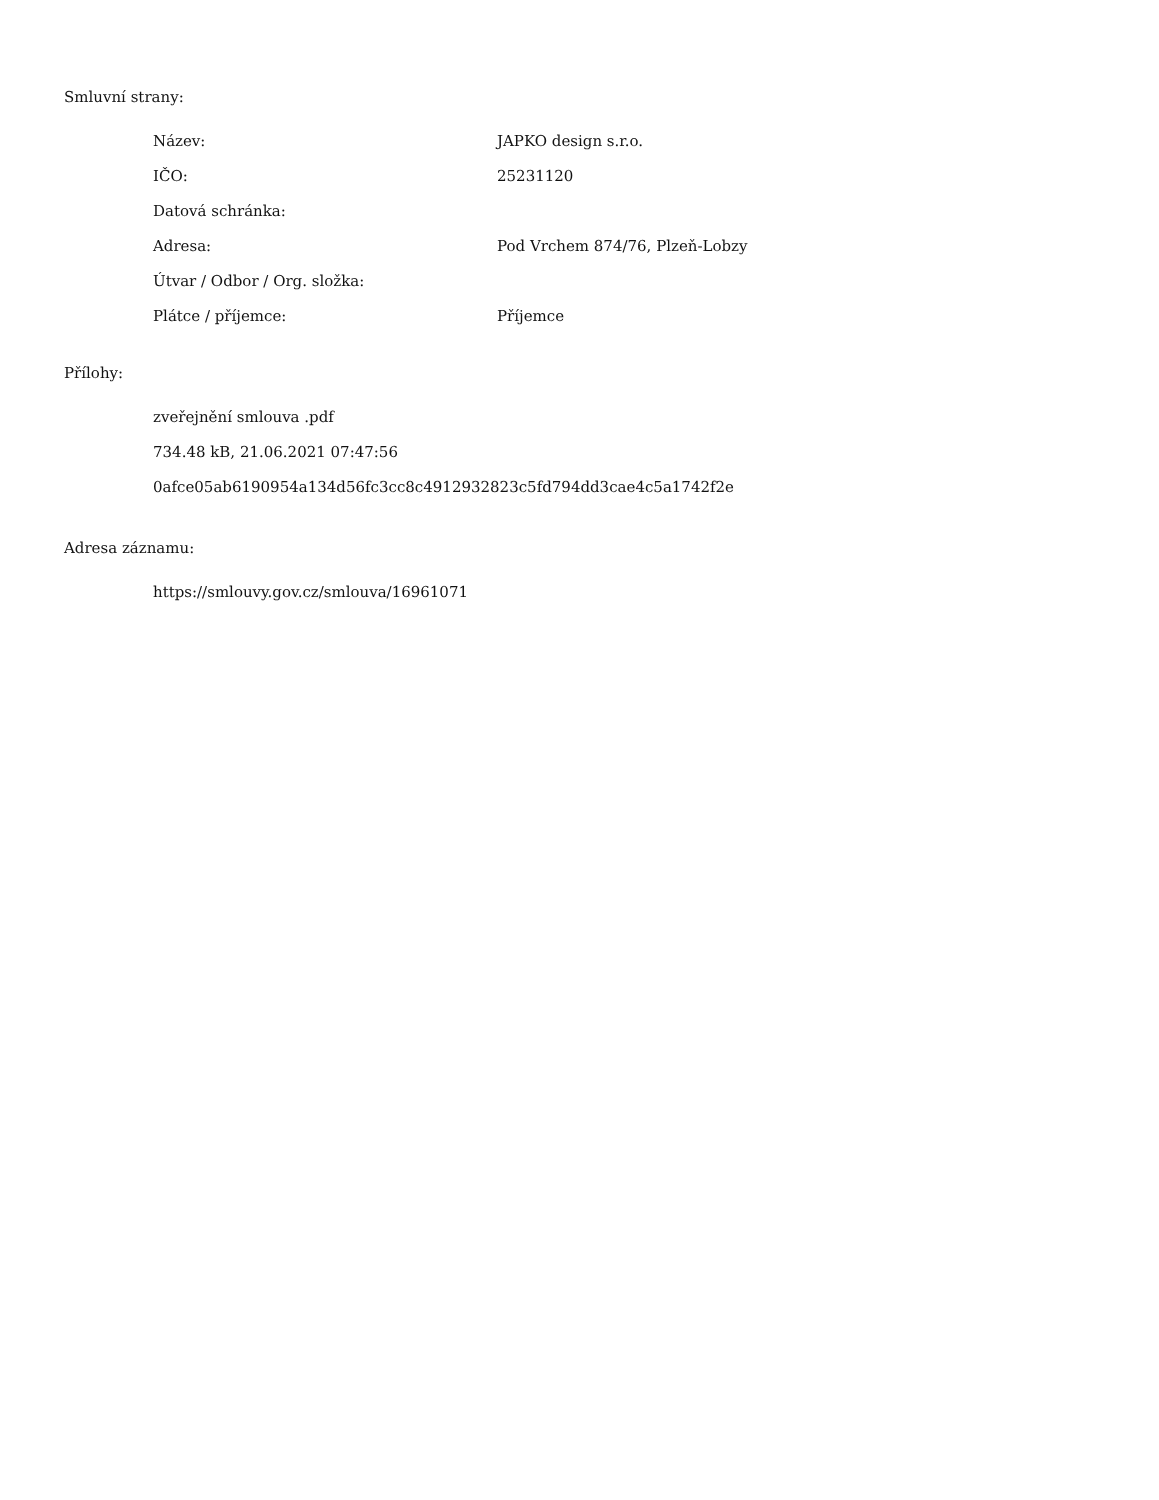Smluvní strany:
| Název: | JAPKO design s.r.o. |
| IČO: | 25231120 |
| Datová schránka: | |
| Adresa: | Pod Vrchem 874/76, Plzeň-Lobzy |
| Útvar / Odbor / Org. složka: | |
| Plátce / příjemce: | Příjemce |
Přílohy:
zveřejnění smlouva .pdf
734.48 kB, 21.06.2021 07:47:56
0afce05ab6190954a134d56fc3cc8c4912932823c5fd794dd3cae4c5a1742f2e
Adresa záznamu:
https://smlouvy.gov.cz/smlouva/16961071